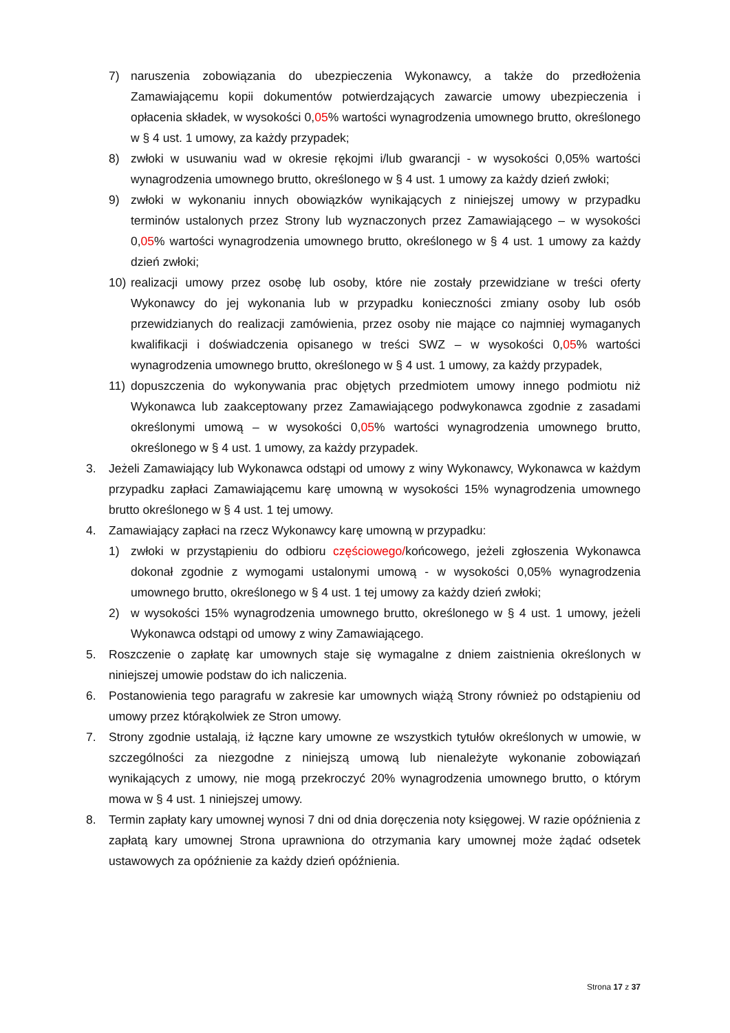7) naruszenia zobowiązania do ubezpieczenia Wykonawcy, a także do przedłożenia Zamawiającemu kopii dokumentów potwierdzających zawarcie umowy ubezpieczenia i opłacenia składek, w wysokości 0,05% wartości wynagrodzenia umownego brutto, określonego w § 4 ust. 1 umowy, za każdy przypadek;
8) zwłoki w usuwaniu wad w okresie rękojmi i/lub gwarancji - w wysokości 0,05% wartości wynagrodzenia umownego brutto, określonego w § 4 ust. 1 umowy za każdy dzień zwłoki;
9) zwłoki w wykonaniu innych obowiązków wynikających z niniejszej umowy w przypadku terminów ustalonych przez Strony lub wyznaczonych przez Zamawiającego – w wysokości 0,05% wartości wynagrodzenia umownego brutto, określonego w § 4 ust. 1 umowy za każdy dzień zwłoki;
10) realizacji umowy przez osobę lub osoby, które nie zostały przewidziane w treści oferty Wykonawcy do jej wykonania lub w przypadku konieczności zmiany osoby lub osób przewidzianych do realizacji zamówienia, przez osoby nie mające co najmniej wymaganych kwalifikacji i doświadczenia opisanego w treści SWZ – w wysokości 0,05% wartości wynagrodzenia umownego brutto, określonego w § 4 ust. 1 umowy, za każdy przypadek,
11) dopuszczenia do wykonywania prac objętych przedmiotem umowy innego podmiotu niż Wykonawca lub zaakceptowany przez Zamawiającego podwykonawca zgodnie z zasadami określonymi umową – w wysokości 0,05% wartości wynagrodzenia umownego brutto, określonego w § 4 ust. 1 umowy, za każdy przypadek.
3. Jeżeli Zamawiający lub Wykonawca odstąpi od umowy z winy Wykonawcy, Wykonawca w każdym przypadku zapłaci Zamawiającemu karę umowną w wysokości 15% wynagrodzenia umownego brutto określonego w § 4 ust. 1 tej umowy.
4. Zamawiający zapłaci na rzecz Wykonawcy karę umowną w przypadku:
1) zwłoki w przystąpieniu do odbioru częściowego/końcowego, jeżeli zgłoszenia Wykonawca dokonał zgodnie z wymogami ustalonymi umową - w wysokości 0,05% wynagrodzenia umownego brutto, określonego w § 4 ust. 1 tej umowy za każdy dzień zwłoki;
2) w wysokości 15% wynagrodzenia umownego brutto, określonego w § 4 ust. 1 umowy, jeżeli Wykonawca odstąpi od umowy z winy Zamawiającego.
5. Roszczenie o zapłatę kar umownych staje się wymagalne z dniem zaistnienia określonych w niniejszej umowie podstaw do ich naliczenia.
6. Postanowienia tego paragrafu w zakresie kar umownych wiążą Strony również po odstąpieniu od umowy przez którąkolwiek ze Stron umowy.
7. Strony zgodnie ustalają, iż łączne kary umowne ze wszystkich tytułów określonych w umowie, w szczególności za niezgodne z niniejszą umową lub nienależyte wykonanie zobowiązań wynikających z umowy, nie mogą przekroczyć 20% wynagrodzenia umownego brutto, o którym mowa w § 4 ust. 1 niniejszej umowy.
8. Termin zapłaty kary umownej wynosi 7 dni od dnia doręczenia noty księgowej. W razie opóźnienia z zapłatą kary umownej Strona uprawniona do otrzymania kary umownej może żądać odsetek ustawowych za opóźnienie za każdy dzień opóźnienia.
Strona 17 z 37